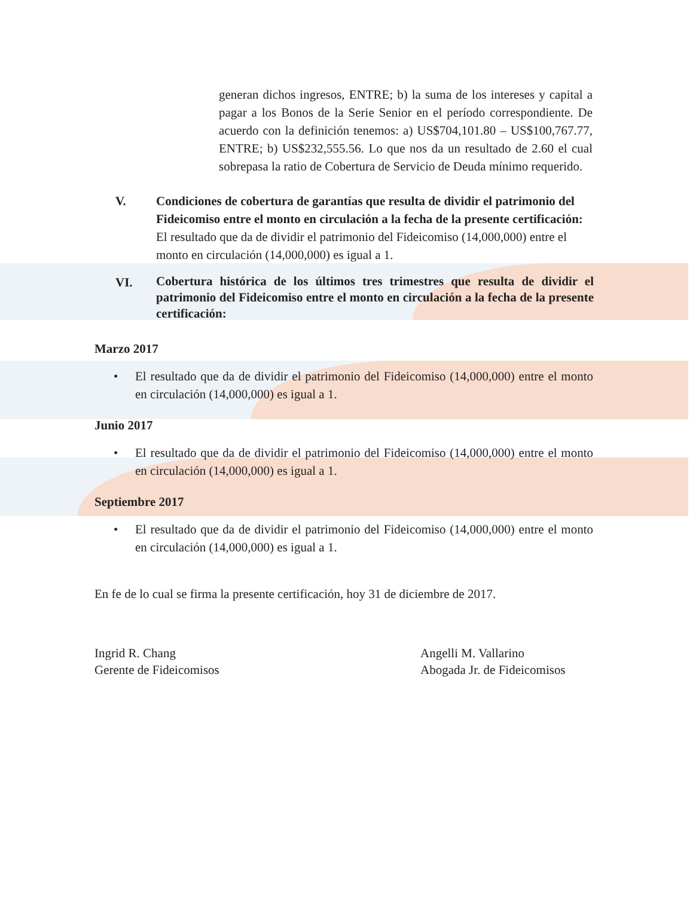generan dichos ingresos, ENTRE; b) la suma de los intereses y capital a pagar a los Bonos de la Serie Senior en el período correspondiente. De acuerdo con la definición tenemos: a) US$704,101.80 – US$100,767.77, ENTRE; b) US$232,555.56. Lo que nos da un resultado de 2.60 el cual sobrepasa la ratio de Cobertura de Servicio de Deuda mínimo requerido.
V. Condiciones de cobertura de garantías que resulta de dividir el patrimonio del Fideicomiso entre el monto en circulación a la fecha de la presente certificación:
El resultado que da de dividir el patrimonio del Fideicomiso (14,000,000) entre el monto en circulación (14,000,000) es igual a 1.
VI.
Cobertura histórica de los últimos tres trimestres que resulta de dividir el patrimonio del Fideicomiso entre el monto en circulación a la fecha de la presente certificación:
Marzo 2017
• El resultado que da de dividir el patrimonio del Fideicomiso (14,000,000) entre el monto en circulación (14,000,000) es igual a 1.
Junio 2017
• El resultado que da de dividir el patrimonio del Fideicomiso (14,000,000) entre el monto en circulación (14,000,000) es igual a 1.
Septiembre 2017
• El resultado que da de dividir el patrimonio del Fideicomiso (14,000,000) entre el monto en circulación (14,000,000) es igual a 1.
En fe de lo cual se firma la presente certificación, hoy 31 de diciembre de 2017.
Ingrid R. Chang
Gerente de Fideicomisos
Angelli M. Vallarino
Abogada Jr. de Fideicomisos